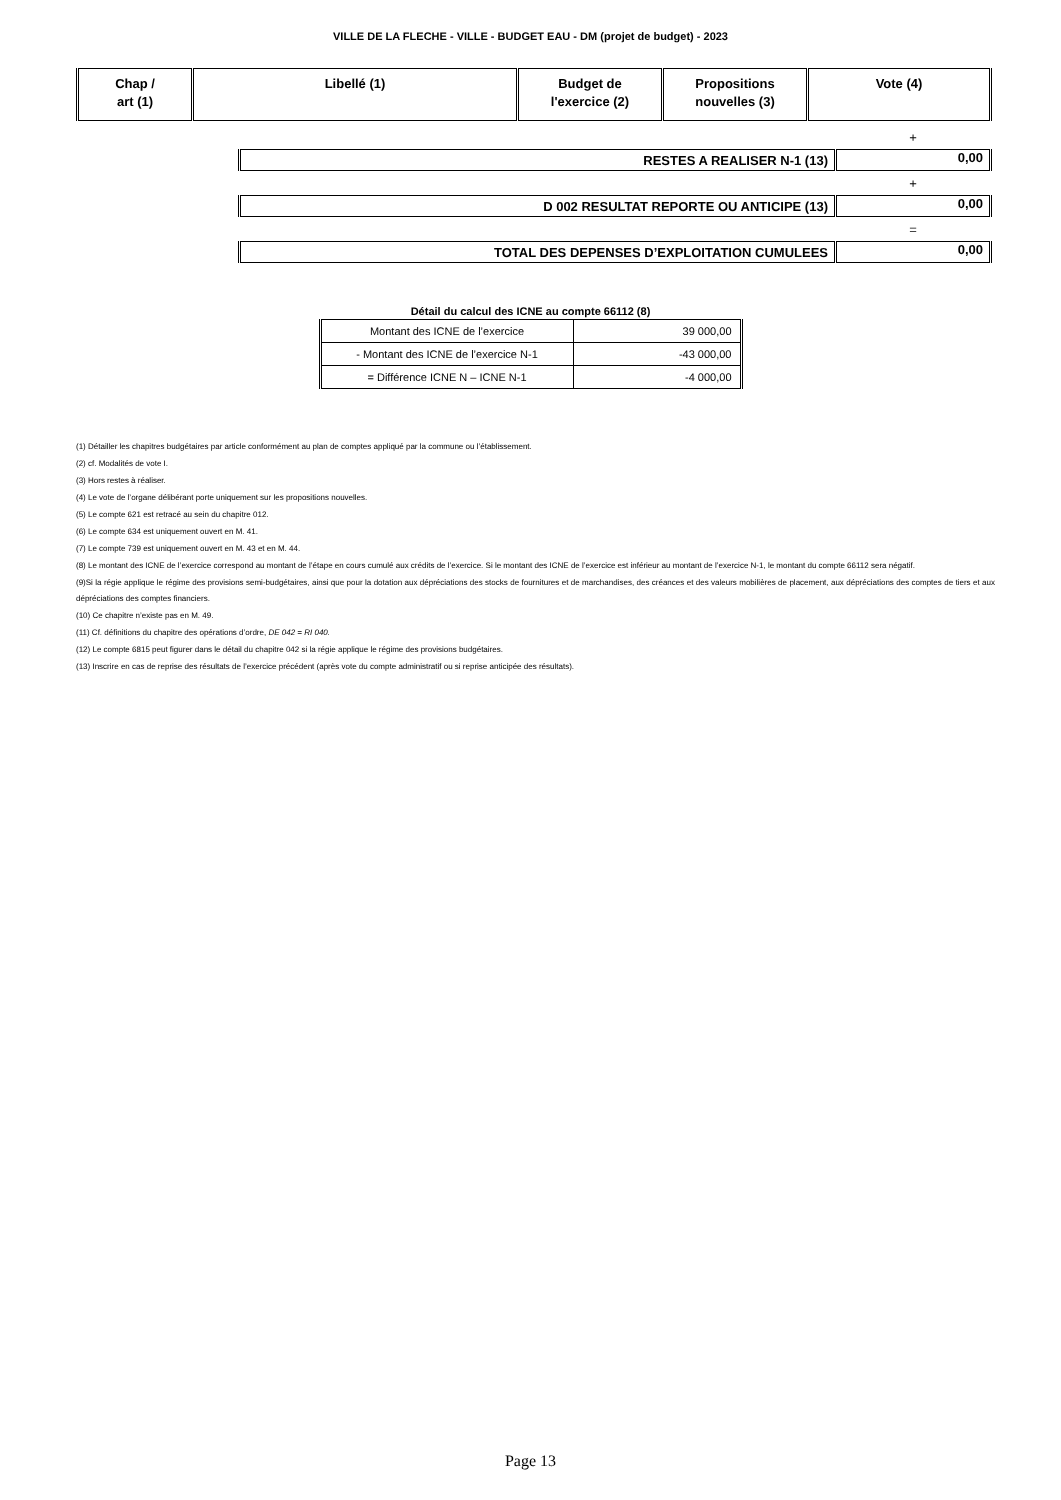VILLE DE LA FLECHE - VILLE - BUDGET EAU - DM (projet de budget) - 2023
| Chap / art (1) | Libellé (1) | Budget de l'exercice (2) | Propositions nouvelles (3) | Vote (4) |
| --- | --- | --- | --- | --- |
| | + |
| RESTES A REALISER N-1 (13) | 0,00 |
| | + |
| D 002 RESULTAT REPORTE OU ANTICIPE (13) | 0,00 |
| | = |
| TOTAL DES DEPENSES D’EXPLOITATION CUMULEES | 0,00 |
Détail du calcul des ICNE au compte 66112 (8)
| Montant des ICNE de l’exercice | 39 000,00 |
| - Montant des ICNE de l’exercice N-1 | -43 000,00 |
| = Différence ICNE N – ICNE N-1 | -4 000,00 |
(1) Détailler les chapitres budgétaires par article conformément au plan de comptes appliqué par la commune ou l’établissement.
(2) cf. Modalités de vote I.
(3) Hors restes à réaliser.
(4) Le vote de l’organe délibérant porte uniquement sur les propositions nouvelles.
(5) Le compte 621 est retracé au sein du chapitre 012.
(6) Le compte 634 est uniquement ouvert en M. 41.
(7) Le compte 739 est uniquement ouvert en M. 43 et en M. 44.
(8) Le montant des ICNE de l’exercice correspond au montant de l’étape en cours cumulé aux crédits de l’exercice. Si le montant des ICNE de l’exercice est inférieur au montant de l’exercice N-1, le montant du compte 66112 sera négatif.
(9)Si la régie applique le régime des provisions semi-budgétaires, ainsi que pour la dotation aux dépréciations des stocks de fournitures et de marchandises, des créances et des valeurs mobilières de placement, aux dépréciations des comptes de tiers et aux dépréciations des comptes financiers.
(10) Ce chapitre n’existe pas en M. 49.
(11) Cf. définitions du chapitre des opérations d’ordre, DE 042 = RI 040.
(12) Le compte 6815 peut figurer dans le détail du chapitre 042 si la régie applique le régime des provisions budgétaires.
(13) Inscrire en cas de reprise des résultats de l’exercice précédent (après vote du compte administratif ou si reprise anticipée des résultats).
Page 13